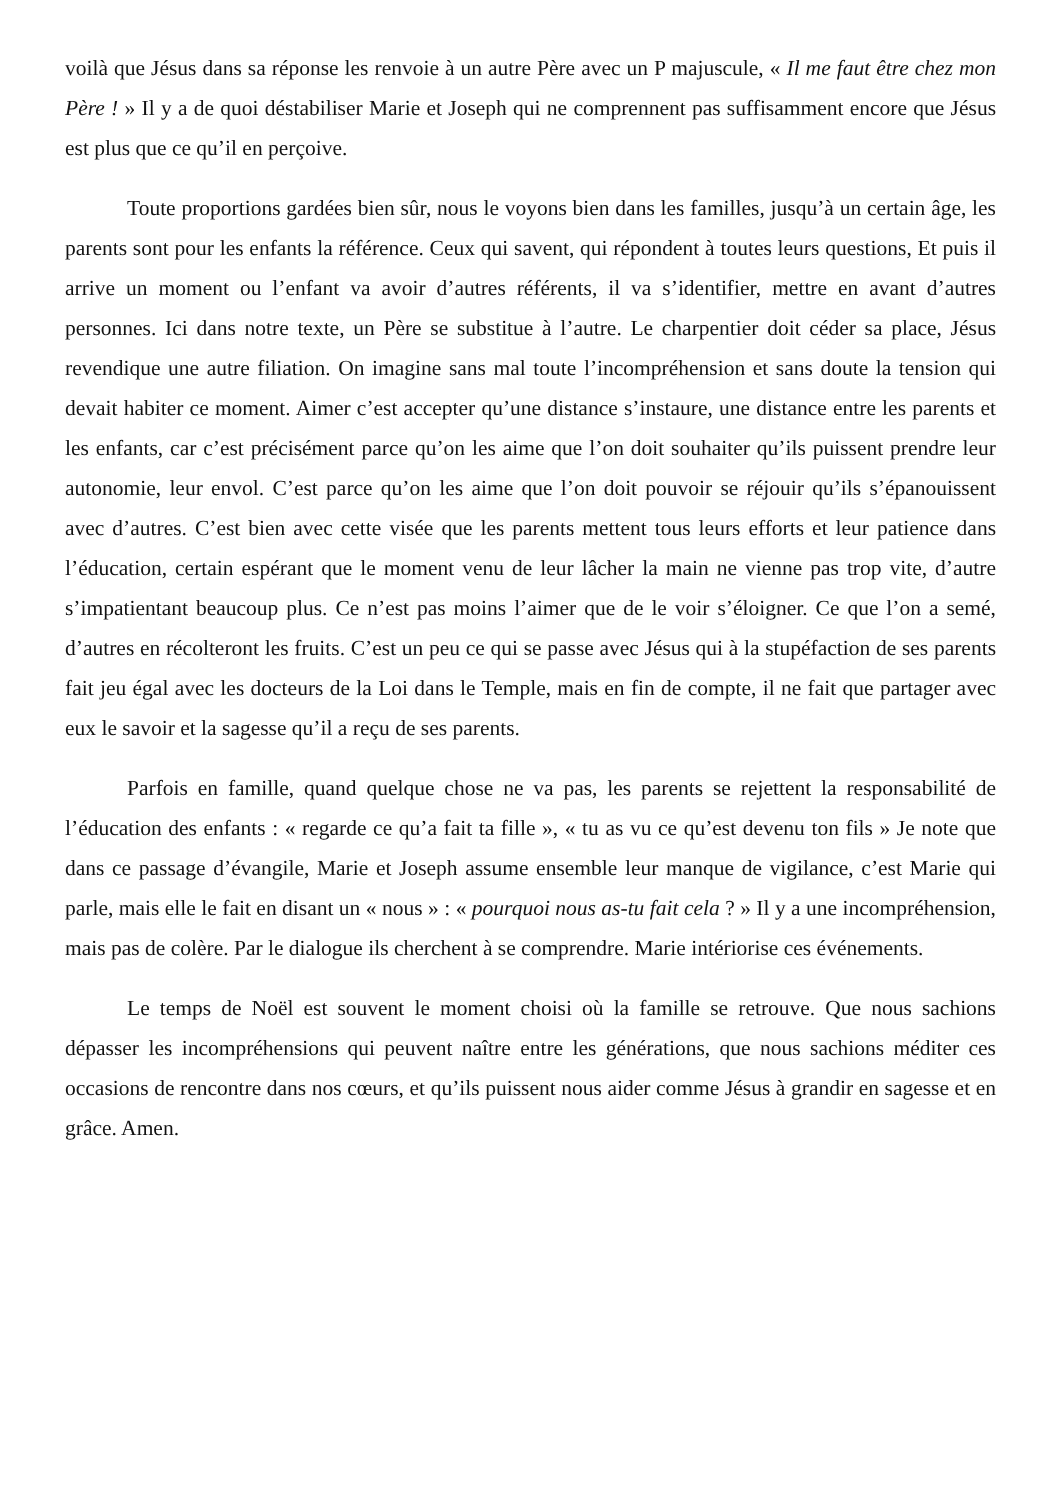voilà que Jésus dans sa réponse les renvoie à un autre Père avec un P majuscule, « Il me faut être chez mon Père ! » Il y a de quoi déstabiliser Marie et Joseph qui ne comprennent pas suffisamment encore que Jésus est plus que ce qu’il en perçoive.
Toute proportions gardées bien sûr, nous le voyons bien dans les familles, jusqu’à un certain âge, les parents sont pour les enfants la référence. Ceux qui savent, qui répondent à toutes leurs questions, Et puis il arrive un moment ou l’enfant va avoir d’autres référents, il va s’identifier, mettre en avant d’autres personnes. Ici dans notre texte, un Père se substitue à l’autre. Le charpentier doit céder sa place, Jésus revendique une autre filiation. On imagine sans mal toute l’incompréhension et sans doute la tension qui devait habiter ce moment. Aimer c’est accepter qu’une distance s’instaure, une distance entre les parents et les enfants, car c’est précisément parce qu’on les aime que l’on doit souhaiter qu’ils puissent prendre leur autonomie, leur envol. C’est parce qu’on les aime que l’on doit pouvoir se réjouir qu’ils s’épanouissent avec d’autres. C’est bien avec cette visée que les parents mettent tous leurs efforts et leur patience dans l’éducation, certain espérant que le moment venu de leur lâcher la main ne vienne pas trop vite, d’autre s’impatientant beaucoup plus. Ce n’est pas moins l’aimer que de le voir s’éloigner. Ce que l’on a semé, d’autres en récolteront les fruits. C’est un peu ce qui se passe avec Jésus qui à la stupéfaction de ses parents fait jeu égal avec les docteurs de la Loi dans le Temple, mais en fin de compte, il ne fait que partager avec eux le savoir et la sagesse qu’il a reçu de ses parents.
Parfois en famille, quand quelque chose ne va pas, les parents se rejettent la responsabilité de l’éducation des enfants : « regarde ce qu’a fait ta fille », « tu as vu ce qu’est devenu ton fils » Je note que dans ce passage d’évangile, Marie et Joseph assume ensemble leur manque de vigilance, c’est Marie qui parle, mais elle le fait en disant un « nous » : « pourquoi nous as-tu fait cela ? » Il y a une incompréhension, mais pas de colère. Par le dialogue ils cherchent à se comprendre. Marie intériorise ces événements.
Le temps de Noël est souvent le moment choisi où la famille se retrouve. Que nous sachions dépasser les incompréhensions qui peuvent naître entre les générations, que nous sachions méditer ces occasions de rencontre dans nos cœurs, et qu’ils puissent nous aider comme Jésus à grandir en sagesse et en grâce. Amen.